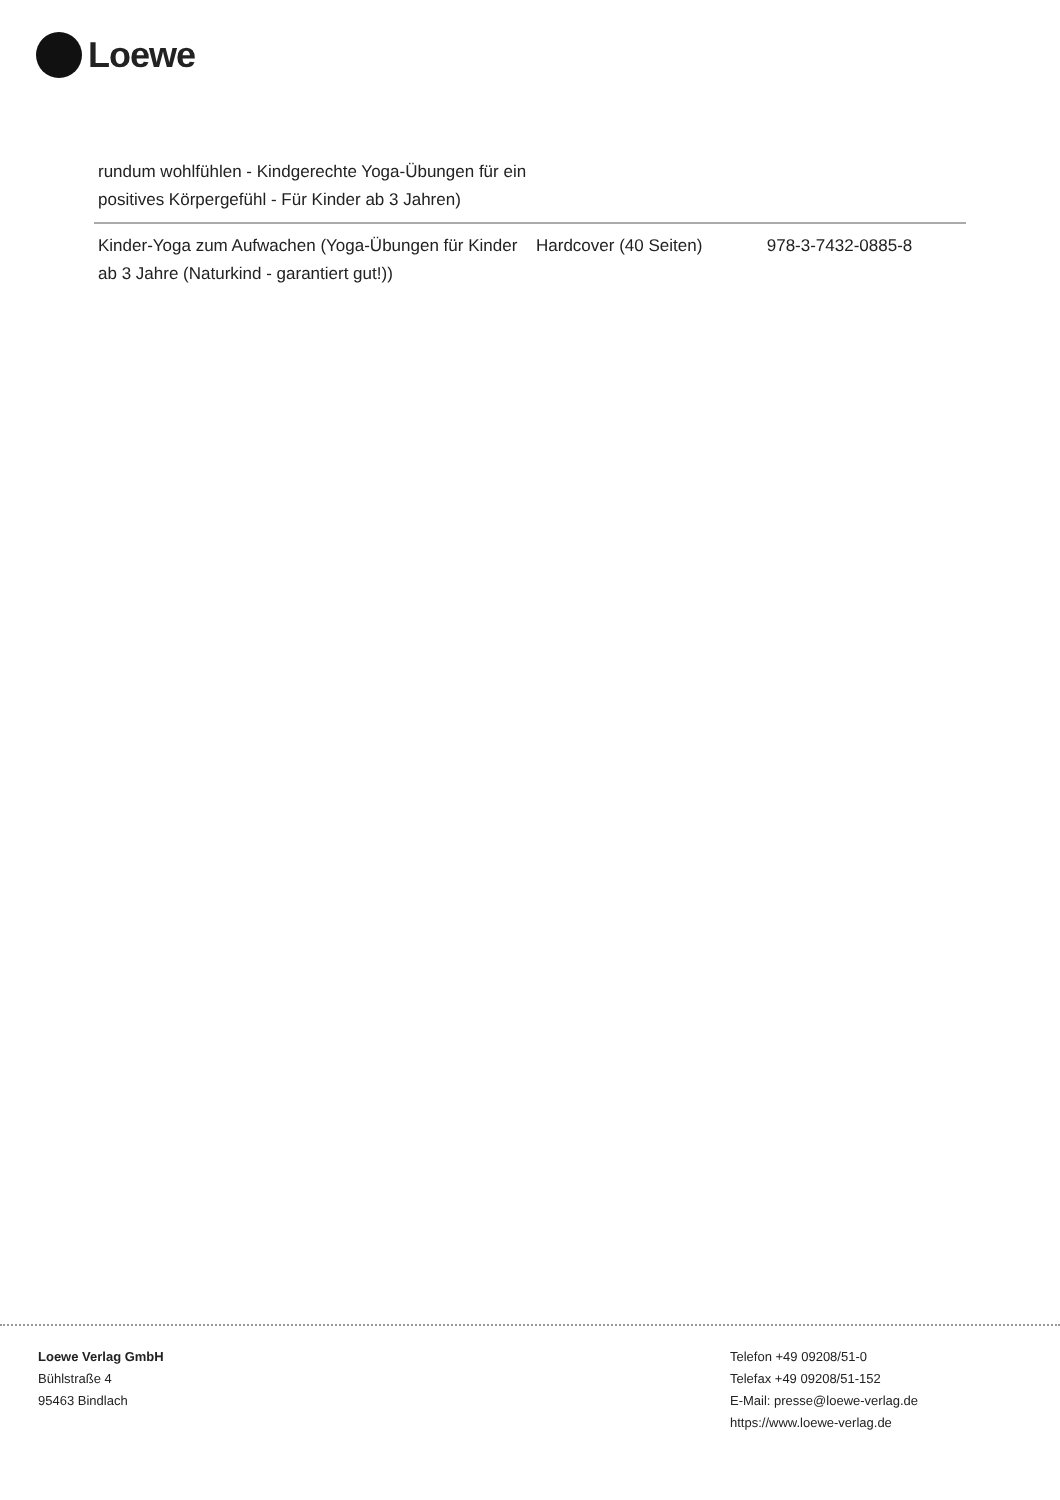Loewe
| rundum wohlfühlen - Kindgerechte Yoga-Übungen für ein positives Körpergefühl - Für Kinder ab 3 Jahren) | | |
| Kinder-Yoga zum Aufwachen (Yoga-Übungen für Kinder ab 3 Jahre (Naturkind - garantiert gut!)) | Hardcover (40 Seiten) | 978-3-7432-0885-8 |
Loewe Verlag GmbH
Bühlstraße 4
95463 Bindlach
Telefon +49 09208/51-0
Telefax +49 09208/51-152
E-Mail: presse@loewe-verlag.de
https://www.loewe-verlag.de